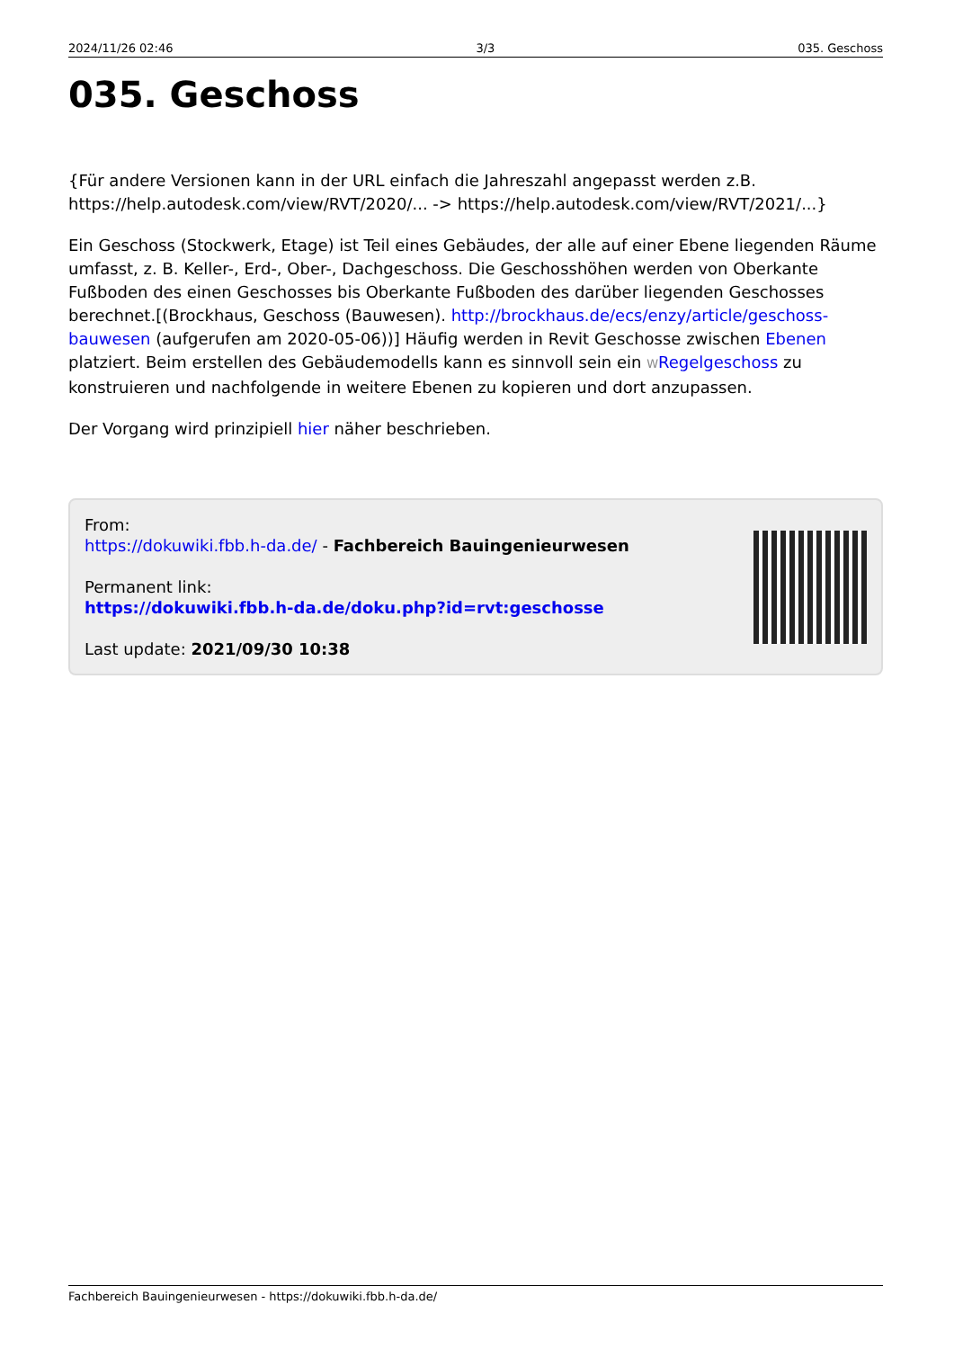2024/11/26 02:46 3/3 035. Geschoss
035. Geschoss
{Für andere Versionen kann in der URL einfach die Jahreszahl angepasst werden z.B. https://help.autodesk.com/view/RVT/2020/... -> https://help.autodesk.com/view/RVT/2021/...}
Ein Geschoss (Stockwerk, Etage) ist Teil eines Gebäudes, der alle auf einer Ebene liegenden Räume umfasst, z. B. Keller-, Erd-, Ober-, Dachgeschoss. Die Geschosshöhen werden von Oberkante Fußboden des einen Geschosses bis Oberkante Fußboden des darüber liegenden Geschosses berechnet.[(Brockhaus, Geschoss (Bauwesen). http://brockhaus.de/ecs/enzy/article/geschoss-bauwesen (aufgerufen am 2020-05-06))] Häufig werden in Revit Geschosse zwischen Ebenen platziert. Beim erstellen des Gebäudemodells kann es sinnvoll sein ein WRegelgeschoss zu konstruieren und nachfolgende in weitere Ebenen zu kopieren und dort anzupassen.
Der Vorgang wird prinzipiell hier näher beschrieben.
From:
https://dokuwiki.fbb.h-da.de/ - Fachbereich Bauingenieurwesen
Permanent link:
https://dokuwiki.fbb.h-da.de/doku.php?id=rvt:geschosse
Last update: 2021/09/30 10:38
Fachbereich Bauingenieurwesen - https://dokuwiki.fbb.h-da.de/